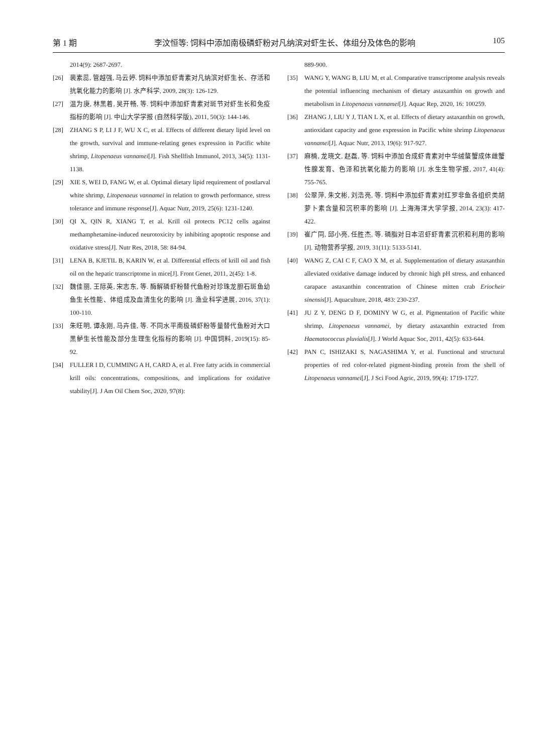第 1 期 李汶恒等: 饲料中添加南极磷虾粉对凡纳滨对虾生长、体组分及体色的影响 105
2014(9): 2687-2697.
[26] 裴素蕊, 管越强, 马云婷. 饲料中添加虾青素对凡纳滨对虾生长、存活和抗氧化能力的影响 [J]. 水产科学, 2009, 28(3): 126-129.
[27] 温为庚, 林黑着, 吴开畅, 等. 饲料中添加虾青素对斑节对虾生长和免疫指标的影响 [J]. 中山大学学报 (自然科学版), 2011, 50(3): 144-146.
[28] ZHANG S P, LI J F, WU X C, et al. Effects of different dietary lipid level on the growth, survival and immune-relating genes expression in Pacific white shrimp, Litopenaeus vannamei[J]. Fish Shellfish Immunol, 2013, 34(5): 1131-1138.
[29] XIE S, WEI D, FANG W, et al. Optimal dietary lipid requirement of postlarval white shrimp, Litopenaeus vannamei in relation to growth performance, stress tolerance and immune response[J]. Aquac Nutr, 2019, 25(6): 1231-1240.
[30] QI X, QIN R, XIANG T, et al. Krill oil protects PC12 cells against methamphetamine-induced neurotoxicity by inhibiting apoptotic response and oxidative stress[J]. Nutr Res, 2018, 58: 84-94.
[31] LENA B, KJETIL B, KARIN W, et al. Differential effects of krill oil and fish oil on the hepatic transcriptome in mice[J]. Front Genet, 2011, 2(45): 1-8.
[32] 魏佳丽, 王际英, 宋志东, 等. 酶解磷虾粉替代鱼粉对珍珠龙胆石斑鱼幼鱼生长性能、体组成及血清生化的影响 [J]. 渔业科学进展, 2016, 37(1): 100-110.
[33] 朱旺明, 谭永刚, 马卉佳, 等. 不同水平南极磷虾粉等量替代鱼粉对大口黑鲈生长性能及部分生理生化指标的影响 [J]. 中国饲料, 2019(15): 85-92.
[34] FULLER I D, CUMMING A H, CARD A, et al. Free fatty acids in commercial krill oils: concentrations, compositions, and implications for oxidative stability[J]. J Am Oil Chem Soc, 2020, 97(8):
889-900.
[35] WANG Y, WANG B, LIU M, et al. Comparative transcriptome analysis reveals the potential influencing mechanism of dietary astaxanthin on growth and metabolism in Litopenaeus vannamei[J]. Aquac Rep, 2020, 16: 100259.
[36] ZHANG J, LIU Y J, TIAN L X, et al. Effects of dietary astaxanthin on growth, antioxidant capacity and gene expression in Pacific white shrimp Litopenaeus vannamei[J]. Aquac Nutr, 2013, 19(6): 917-927.
[37] 麻楠, 龙晓文, 赵磊, 等. 饲料中添加合成虾青素对中华绒螯蟹成体雌蟹性腺发育、色泽和抗氧化能力的影响 [J]. 水生生物学报, 2017, 41(4): 755-765.
[38] 公翠萍, 朱文彬, 刘浩亮, 等. 饲料中添加虾青素对红罗非鱼各组织类胡萝卜素含量和沉积率的影响 [J]. 上海海洋大学学报, 2014, 23(3): 417-422.
[39] 崔广同, 邱小亮, 任胜杰, 等. 磷脂对日本沼虾虾青素沉积和利用的影响 [J]. 动物营养学报, 2019, 31(11): 5133-5141.
[40] WANG Z, CAI C F, CAO X M, et al. Supplementation of dietary astaxanthin alleviated oxidative damage induced by chronic high pH stress, and enhanced carapace astaxanthin concentration of Chinese mitten crab Eriocheir sinensis[J]. Aquaculture, 2018, 483: 230-237.
[41] JU Z Y, DENG D F, DOMINY W G, et al. Pigmentation of Pacific white shrimp, Litopenaeus vannamei, by dietary astaxanthin extracted from Haematococcus pluvialis[J]. J World Aquac Soc, 2011, 42(5): 633-644.
[42] PAN C, ISHIZAKI S, NAGASHIMA Y, et al. Functional and structural properties of red color-related pigment-binding protein from the shell of Litopenaeus vannamei[J]. J Sci Food Agric, 2019, 99(4): 1719-1727.